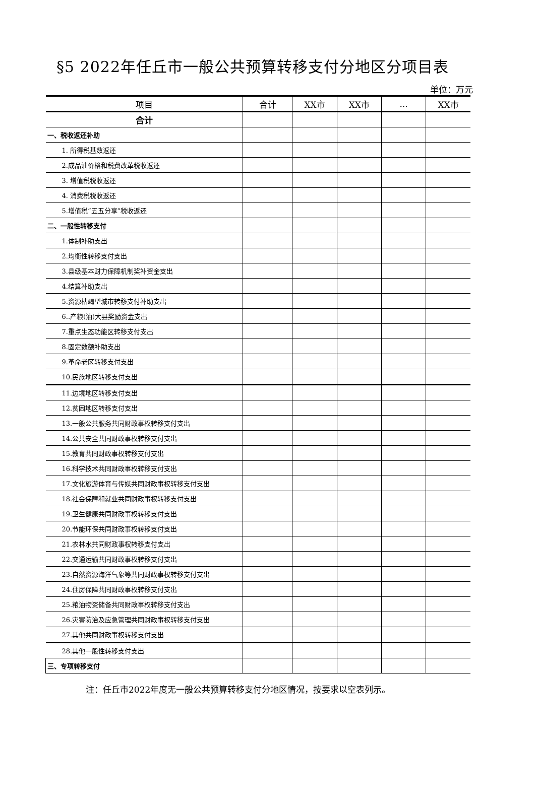§5 2022年任丘市一般公共预算转移支付分地区分项目表
单位：万元
| 项目 | 合计 | XX市 | XX市 | ... | XX市 |
| --- | --- | --- | --- | --- | --- |
| 合计 | | | | | |
| 一、税收返还补助 | | | | | |
| 1. 所得税基数返还 | | | | | |
| 2.成品油价格和税费改革税收返还 | | | | | |
| 3. 增值税税收返还 | | | | | |
| 4. 消费税税收返还 | | | | | |
| 5.增值税“五五分享”税收返还 | | | | | |
| 二、一般性转移支付 | | | | | |
| 1.体制补助支出 | | | | | |
| 2.均衡性转移支付支出 | | | | | |
| 3.县级基本财力保障机制奖补资金支出 | | | | | |
| 4.结算补助支出 | | | | | |
| 5.资源枯竭型城市转移支付补助支出 | | | | | |
| 6..产粮(油)大县奖励资金支出 | | | | | |
| 7.重点生态功能区转移支付支出 | | | | | |
| 8.固定数额补助支出 | | | | | |
| 9.革命老区转移支付支出 | | | | | |
| 10.民族地区转移支付支出 | | | | | |
| 11.边境地区转移支付支出 | | | | | |
| 12.贫困地区转移支付支出 | | | | | |
| 13.一般公共服务共同财政事权转移支付支出 | | | | | |
| 14.公共安全共同财政事权转移支付支出 | | | | | |
| 15.教育共同财政事权转移支付支出 | | | | | |
| 16.科学技术共同财政事权转移支付支出 | | | | | |
| 17.文化旅游体育与传媒共同财政事权转移支付支出 | | | | | |
| 18.社会保障和就业共同财政事权转移支付支出 | | | | | |
| 19.卫生健康共同财政事权转移支付支出 | | | | | |
| 20.节能环保共同财政事权转移支付支出 | | | | | |
| 21.农林水共同财政事权转移支付支出 | | | | | |
| 22.交通运输共同财政事权转移支付支出 | | | | | |
| 23.自然资源海洋气象等共同财政事权转移支付支出 | | | | | |
| 24.住房保障共同财政事权转移支付支出 | | | | | |
| 25.粮油物资储备共同财政事权转移支付支出 | | | | | |
| 26.灾害防治及应急管理共同财政事权转移支付支出 | | | | | |
| 27.其他共同财政事权转移支付支出 | | | | | |
| 28.其他一般性转移支付支出 | | | | | |
| 三、专项转移支付 | | | | | |
注：任丘市2022年度无一般公共预算转移支付分地区情况，按要求以空表列示。